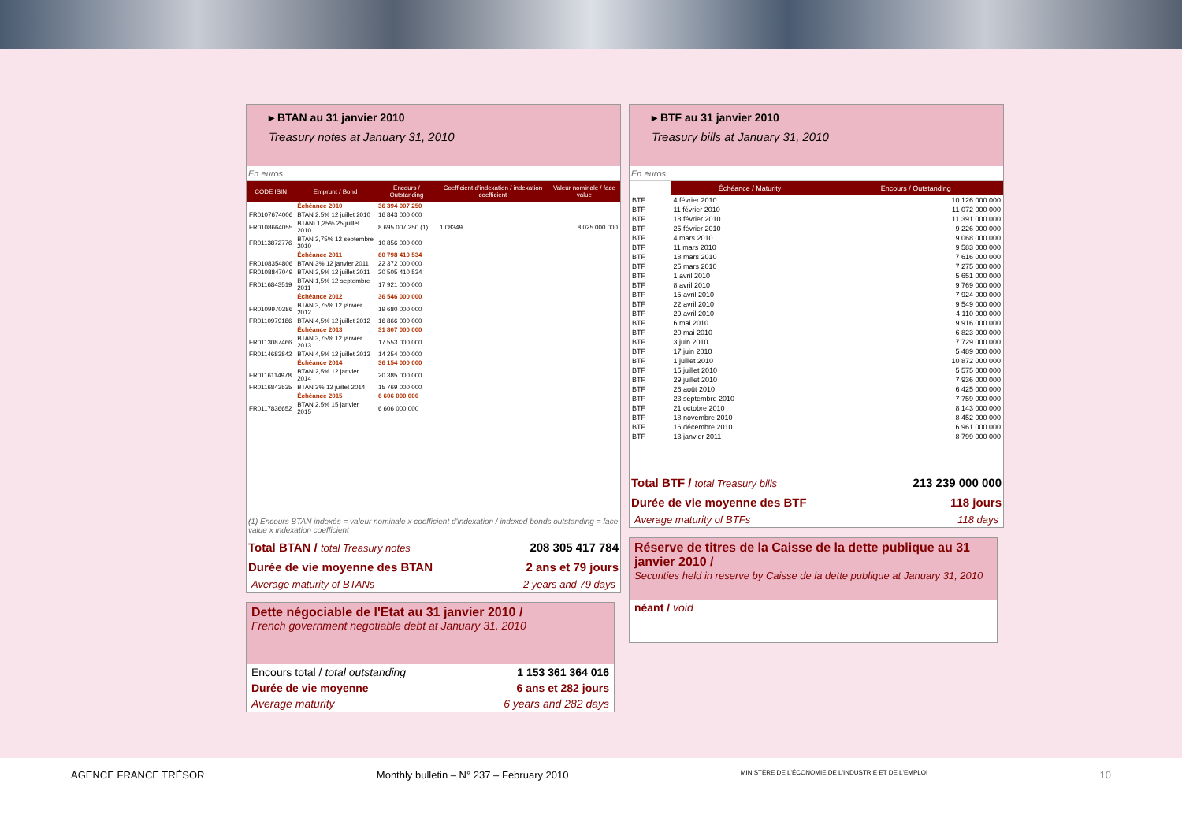▸ BTAN au 31 janvier 2010
Treasury notes at January 31, 2010
En euros
| CODE ISIN | Emprunt / Bond | Encours / Outstanding | Coefficient d'indexation / indexation coefficient | Valeur nominale / face value |
| --- | --- | --- | --- | --- |
| | Échéance 2010 | 36 394 007 250 | | |
| FR0107674006 | BTAN 2,5% 12 juillet 2010 | 16 843 000 000 | | |
| FR0108664055 | BTANi 1,25% 25 juillet 2010 | 8 695 007 250 (1) | 1,08349 | 8 025 000 000 |
| FR0113872776 | BTAN 3,75% 12 septembre 2010 | 10 856 000 000 | | |
| | Échéance 2011 | 60 798 410 534 | | |
| FR0108354806 | BTAN 3% 12 janvier 2011 | 22 372 000 000 | | |
| FR0108847049 | BTAN 3,5% 12 juillet 2011 | 20 505 410 534 | | |
| FR0116843519 | BTAN 1,5% 12 septembre 2011 | 17 921 000 000 | | |
| | Échéance 2012 | 36 546 000 000 | | |
| FR0109970386 | BTAN 3,75% 12 janvier 2012 | 19 680 000 000 | | |
| FR0110979186 | BTAN 4,5% 12 juillet 2012 | 16 866 000 000 | | |
| | Échéance 2013 | 31 807 000 000 | | |
| FR0113087466 | BTAN 3,75% 12 janvier 2013 | 17 553 000 000 | | |
| FR0114683842 | BTAN 4,5% 12 juillet 2013 | 14 254 000 000 | | |
| | Échéance 2014 | 36 154 000 000 | | |
| FR0116114978 | BTAN 2,5% 12 janvier 2014 | 20 385 000 000 | | |
| FR0116843535 | BTAN 3% 12 juillet 2014 | 15 769 000 000 | | |
| | Échéance 2015 | 6 606 000 000 | | |
| FR0117836652 | BTAN 2,5% 15 janvier 2015 | 6 606 000 000 | | |
(1) Encours BTAN indexés = valeur nominale x coefficient d'indexation / indexed bonds outstanding = face value x indexation coefficient
Total BTAN / total Treasury notes 208 305 417 784
Durée de vie moyenne des BTAN 2 ans et 79 jours
Average maturity of BTANs 2 years and 79 days
Dette négociable de l'Etat au 31 janvier 2010 /
French government negotiable debt at January 31, 2010
Encours total / total outstanding 1 153 361 364 016
Durée de vie moyenne 6 ans et 282 jours
Average maturity 6 years and 282 days
▸ BTF au 31 janvier 2010
Treasury bills at January 31, 2010
En euros
| | Échéance / Maturity | Encours / Outstanding |
| --- | --- | --- |
| BTF | 4 février 2010 | 10 126 000 000 |
| BTF | 11 février 2010 | 11 072 000 000 |
| BTF | 18 février 2010 | 11 391 000 000 |
| BTF | 25 février 2010 | 9 226 000 000 |
| BTF | 4 mars 2010 | 9 068 000 000 |
| BTF | 11 mars 2010 | 9 583 000 000 |
| BTF | 18 mars 2010 | 7 616 000 000 |
| BTF | 25 mars 2010 | 7 275 000 000 |
| BTF | 1 avril 2010 | 5 651 000 000 |
| BTF | 8 avril 2010 | 9 769 000 000 |
| BTF | 15 avril 2010 | 7 924 000 000 |
| BTF | 22 avril 2010 | 9 549 000 000 |
| BTF | 29 avril 2010 | 4 110 000 000 |
| BTF | 6 mai 2010 | 9 916 000 000 |
| BTF | 20 mai 2010 | 6 823 000 000 |
| BTF | 3 juin 2010 | 7 729 000 000 |
| BTF | 17 juin 2010 | 5 489 000 000 |
| BTF | 1 juillet 2010 | 10 872 000 000 |
| BTF | 15 juillet 2010 | 5 575 000 000 |
| BTF | 29 juillet 2010 | 7 936 000 000 |
| BTF | 26 août 2010 | 6 425 000 000 |
| BTF | 23 septembre 2010 | 7 759 000 000 |
| BTF | 21 octobre 2010 | 8 143 000 000 |
| BTF | 18 novembre 2010 | 8 452 000 000 |
| BTF | 16 décembre 2010 | 6 961 000 000 |
| BTF | 13 janvier 2011 | 8 799 000 000 |
Total BTF / total Treasury bills 213 239 000 000
Durée de vie moyenne des BTF 118 jours
Average maturity of BTFs 118 days
Réserve de titres de la Caisse de la dette publique au 31 janvier 2010 /
Securities held in reserve by Caisse de la dette publique at January 31, 2010
néant / void
AGENCE FRANCE TRÉSOR Monthly bulletin – N° 237 – February 2010 MINISTÈRE DE L'ÉCONOMIE DE L'INDUSTRIE ET DE L'EMPLOI 10